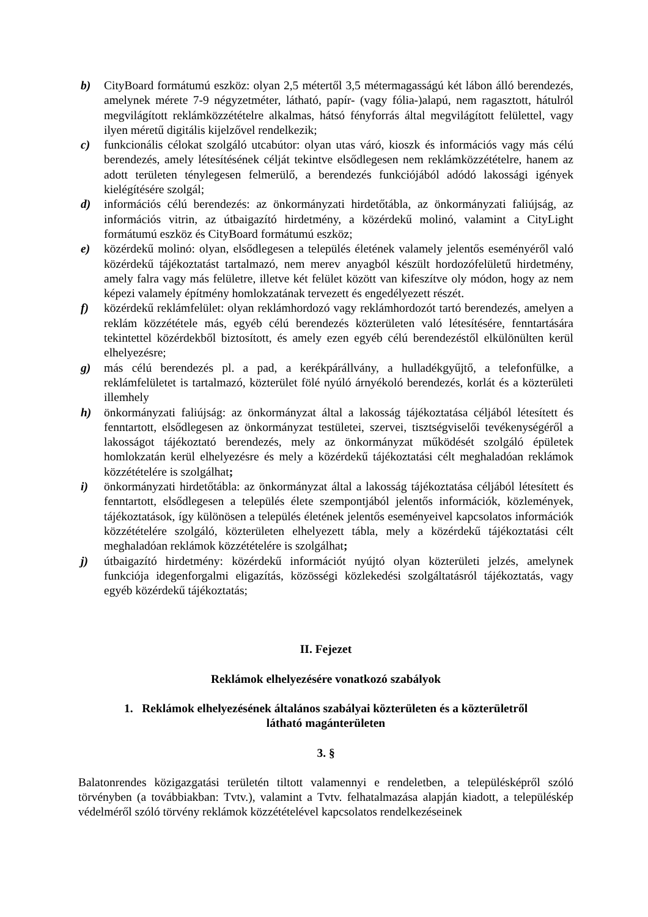b) CityBoard formátumú eszköz: olyan 2,5 métertől 3,5 métermagasságú két lábon álló berendezés, amelynek mérete 7-9 négyzetméter, látható, papír- (vagy fólia-)alapú, nem ragasztott, hátulról megvilágított reklámközzétételre alkalmas, hátsó fényforrás által megvilágított felülettel, vagy ilyen méretű digitális kijelzővel rendelkezik;
c) funkcionális célokat szolgáló utcabútor: olyan utas váró, kioszk és információs vagy más célú berendezés, amely létesítésének célját tekintve elsődlegesen nem reklámközzétételre, hanem az adott területen ténylegesen felmerülő, a berendezés funkciójából adódó lakossági igények kielégítésére szolgál;
d) információs célú berendezés: az önkormányzati hirdetőtábla, az önkormányzati faliújság, az információs vitrin, az útbaigazító hirdetmény, a közérdekű molinó, valamint a CityLight formátumú eszköz és CityBoard formátumú eszköz;
e) közérdekű molinó: olyan, elsődlegesen a település életének valamely jelentős eseményéről való közérdekű tájékoztatást tartalmazó, nem merev anyagból készült hordozófelületű hirdetmény, amely falra vagy más felületre, illetve két felület között van kifeszítve oly módon, hogy az nem képezi valamely építmény homlokzatának tervezett és engedélyezett részét.
f) közérdekű reklámfelület: olyan reklámhordozó vagy reklámhordozót tartó berendezés, amelyen a reklám közzététele más, egyéb célú berendezés közterületen való létesítésére, fenntartására tekintettel közérdekből biztosított, és amely ezen egyéb célú berendezéstől elkülönülten kerül elhelyezésre;
g) más célú berendezés pl. a pad, a kerékpárállvány, a hulladékgyűjtő, a telefonfülke, a reklámfelületet is tartalmazó, közterület fölé nyúló árnyékoló berendezés, korlát és a közterületi illemhely
h) önkormányzati faliújság: az önkormányzat által a lakosság tájékoztatása céljából létesített és fenntartott, elsődlegesen az önkormányzat testületei, szervei, tisztségviselői tevékenységéről a lakosságot tájékoztató berendezés, mely az önkormányzat működését szolgáló épületek homlokzatán kerül elhelyezésre és mely a közérdekű tájékoztatási célt meghaladóan reklámok közzétételére is szolgálhat;
i) önkormányzati hirdetőtábla: az önkormányzat által a lakosság tájékoztatása céljából létesített és fenntartott, elsődlegesen a település élete szempontjából jelentős információk, közlemények, tájékoztatások, így különösen a település életének jelentős eseményeivel kapcsolatos információk közzétételére szolgáló, közterületen elhelyezett tábla, mely a közérdekű tájékoztatási célt meghaladóan reklámok közzétételére is szolgálhat;
j) útbaigazító hirdetmény: közérdekű információt nyújtó olyan közterületi jelzés, amelynek funkciója idegenforgalmi eligazítás, közösségi közlekedési szolgáltatásról tájékoztatás, vagy egyéb közérdekű tájékoztatás;
II. Fejezet
Reklámok elhelyezésére vonatkozó szabályok
1. Reklámok elhelyezésének általános szabályai közterületen és a közterületről
látható magánterületen
3. §
Balatonrendes közigazgatási területén tiltott valamennyi e rendeletben, a településképről szóló törvényben (a továbbiakban: Tvtv.), valamint a Tvtv. felhatalmazása alapján kiadott, a településkép védelméről szóló törvény reklámok közzétételével kapcsolatos rendelkezéseinek